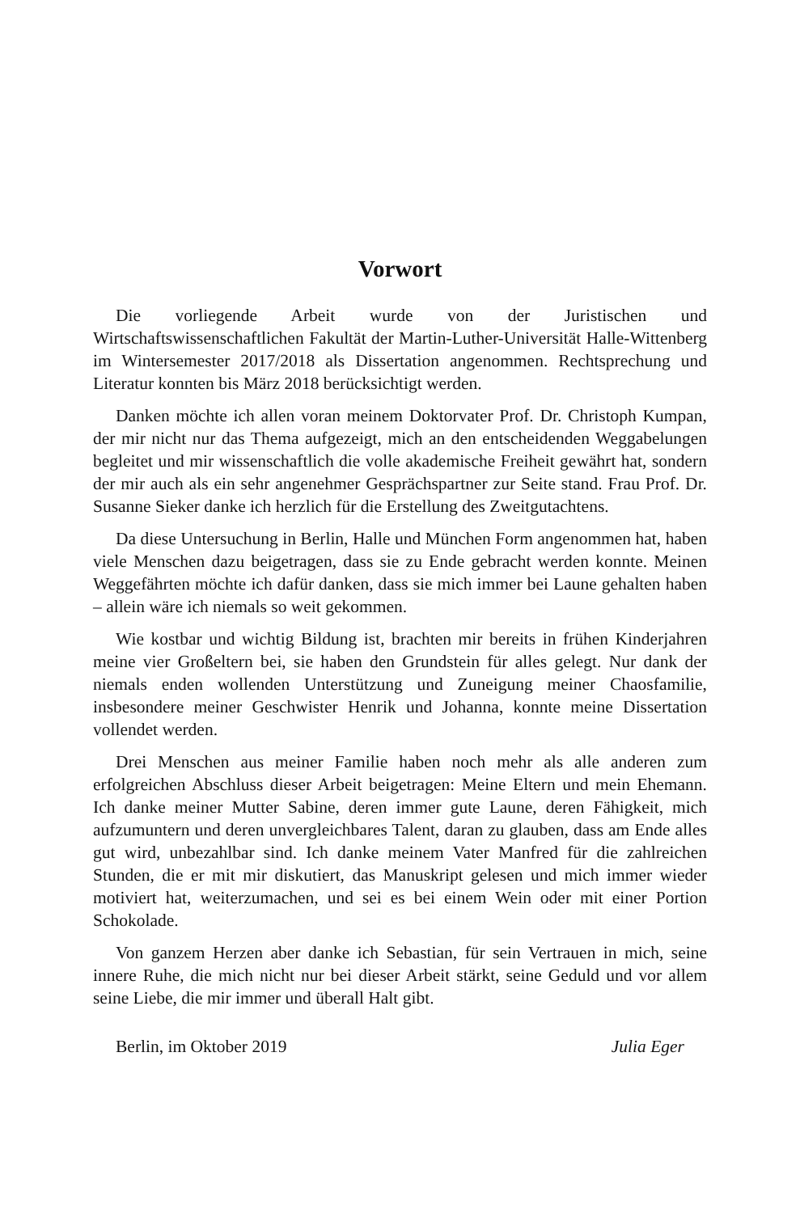Vorwort
Die vorliegende Arbeit wurde von der Juristischen und Wirtschaftswissenschaftlichen Fakultät der Martin-Luther-Universität Halle-Wittenberg im Wintersemester 2017/2018 als Dissertation angenommen. Rechtsprechung und Literatur konnten bis März 2018 berücksichtigt werden.
Danken möchte ich allen voran meinem Doktorvater Prof. Dr. Christoph Kumpan, der mir nicht nur das Thema aufgezeigt, mich an den entscheidenden Weggabelungen begleitet und mir wissenschaftlich die volle akademische Freiheit gewährt hat, sondern der mir auch als ein sehr angenehmer Gesprächspartner zur Seite stand. Frau Prof. Dr. Susanne Sieker danke ich herzlich für die Erstellung des Zweitgutachtens.
Da diese Untersuchung in Berlin, Halle und München Form angenommen hat, haben viele Menschen dazu beigetragen, dass sie zu Ende gebracht werden konnte. Meinen Weggefährten möchte ich dafür danken, dass sie mich immer bei Laune gehalten haben – allein wäre ich niemals so weit gekommen.
Wie kostbar und wichtig Bildung ist, brachten mir bereits in frühen Kinderjahren meine vier Großeltern bei, sie haben den Grundstein für alles gelegt. Nur dank der niemals enden wollenden Unterstützung und Zuneigung meiner Chaosfamilie, insbesondere meiner Geschwister Henrik und Johanna, konnte meine Dissertation vollendet werden.
Drei Menschen aus meiner Familie haben noch mehr als alle anderen zum erfolgreichen Abschluss dieser Arbeit beigetragen: Meine Eltern und mein Ehemann. Ich danke meiner Mutter Sabine, deren immer gute Laune, deren Fähigkeit, mich aufzumuntern und deren unvergleichbares Talent, daran zu glauben, dass am Ende alles gut wird, unbezahlbar sind. Ich danke meinem Vater Manfred für die zahlreichen Stunden, die er mit mir diskutiert, das Manuskript gelesen und mich immer wieder motiviert hat, weiterzumachen, und sei es bei einem Wein oder mit einer Portion Schokolade.
Von ganzem Herzen aber danke ich Sebastian, für sein Vertrauen in mich, seine innere Ruhe, die mich nicht nur bei dieser Arbeit stärkt, seine Geduld und vor allem seine Liebe, die mir immer und überall Halt gibt.
Berlin, im Oktober 2019 Julia Eger